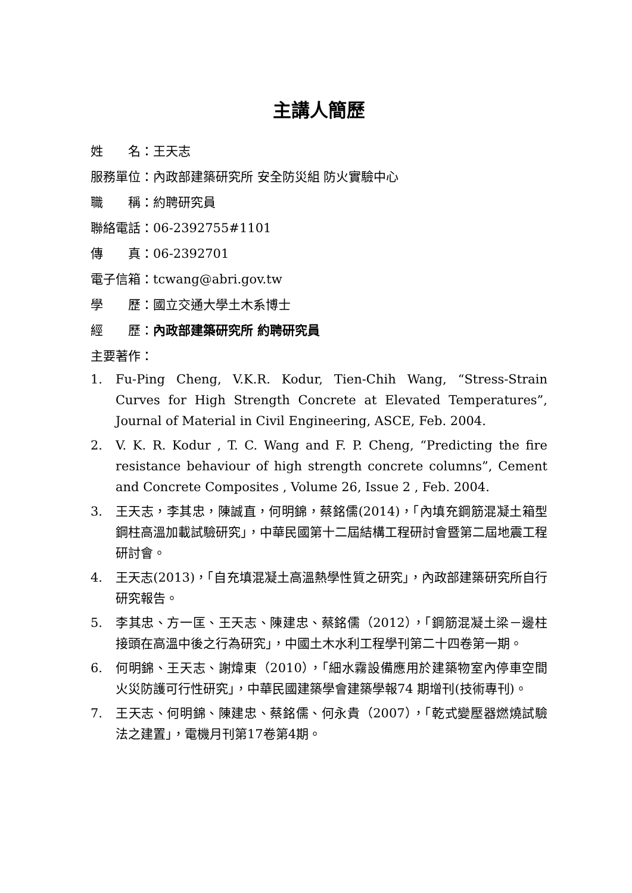主講人簡歷
姓　　名：王天志
服務單位：內政部建築研究所 安全防災組 防火實驗中心
職　　稱：約聘研究員
聯絡電話：06-2392755#1101
傳　　真：06-2392701
電子信箱：tcwang@abri.gov.tw
學　　歷：國立交通大學土木系博士
經　　歷：內政部建築研究所 約聘研究員
主要著作：
1. Fu-Ping Cheng, V.K.R. Kodur, Tien-Chih Wang, “Stress-Strain Curves for High Strength Concrete at Elevated Temperatures”, Journal of Material in Civil Engineering, ASCE, Feb. 2004.
2. V. K. R. Kodur , T. C. Wang and F. P. Cheng, “Predicting the fire resistance behaviour of high strength concrete columns”, Cement and Concrete Composites , Volume 26, Issue 2 , Feb. 2004.
3. 王天志，李其忠，陳誠直，何明錦，蔡銘儒(2014)，「內填充鋼筋混凝土箱型鋼柱高溫加載試驗研究」，中華民國第十二屆結構工程研討會暨第二屆地震工程研討會。
4. 王天志(2013)，「自充填混凝土高溫熱學性質之研究」，內政部建築研究所自行研究報告。
5. 李其忠、方一匡、王天志、陳建忠、蔡銘儒（2012），「鋼筋混凝土梁－邊柱接頭在高溫中後之行為研究」，中國土木水利工程學刊第二十四卷第一期。
6. 何明錦、王天志、謝煒東（2010），「細水霧設備應用於建築物室內停車空間火災防護可行性研究」，中華民國建築學會建築學報74 期增刊(技術專刊)。
7. 王天志、何明錦、陳建忠、蔡銘儒、何永貴（2007），「乾式變壓器燃燒試驗法之建置」，電機月刊第17卷第4期。